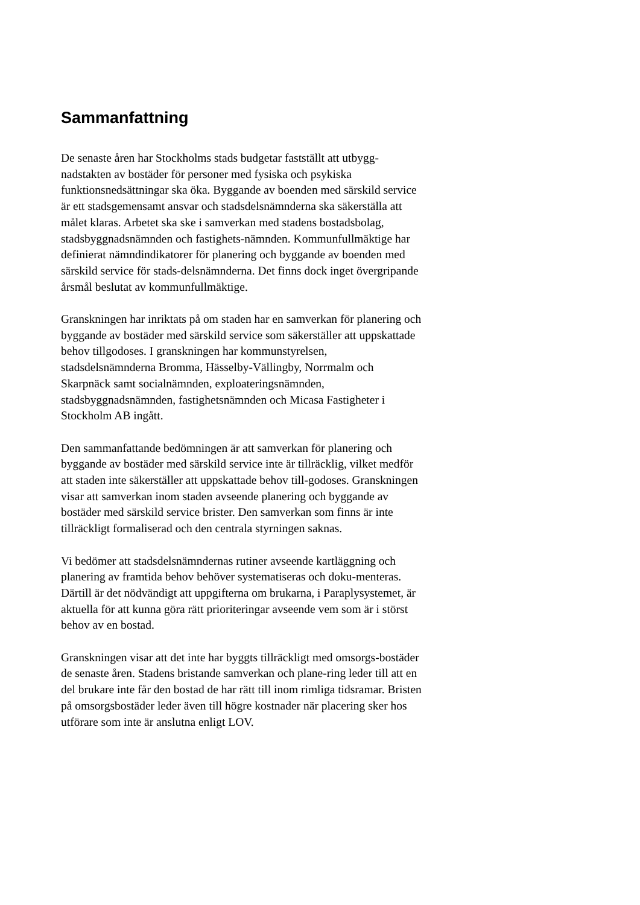Sammanfattning
De senaste åren har Stockholms stads budgetar fastställt att utbygg-nadstakten av bostäder för personer med fysiska och psykiska funktionsnedsättningar ska öka. Byggande av boenden med särskild service är ett stadsgemensamt ansvar och stadsdelsnämnderna ska säkerställa att målet klaras. Arbetet ska ske i samverkan med stadens bostadsbolag, stadsbyggnadsnämnden och fastighets-nämnden. Kommunfullmäktige har definierat nämndindikatorer för planering och byggande av boenden med särskild service för stads-delsnämnderna. Det finns dock inget övergripande årsmål beslutat av kommunfullmäktige.
Granskningen har inriktats på om staden har en samverkan för planering och byggande av bostäder med särskild service som säkerställer att uppskattade behov tillgodoses. I granskningen har kommunstyrelsen, stadsdelsnämnderna Bromma, Hässelby-Vällingby, Norrmalm och Skarpnäck samt socialnämnden, exploateringsnämnden, stadsbyggnadsnämnden, fastighetsnämnden och Micasa Fastigheter i Stockholm AB ingått.
Den sammanfattande bedömningen är att samverkan för planering och byggande av bostäder med särskild service inte är tillräcklig, vilket medför att staden inte säkerställer att uppskattade behov till-godoses. Granskningen visar att samverkan inom staden avseende planering och byggande av bostäder med särskild service brister. Den samverkan som finns är inte tillräckligt formaliserad och den centrala styrningen saknas.
Vi bedömer att stadsdelsnämndernas rutiner avseende kartläggning och planering av framtida behov behöver systematiseras och doku-menteras. Därtill är det nödvändigt att uppgifterna om brukarna, i Paraplysystemet, är aktuella för att kunna göra rätt prioriteringar avseende vem som är i störst behov av en bostad.
Granskningen visar att det inte har byggts tillräckligt med omsorgs-bostäder de senaste åren. Stadens bristande samverkan och plane-ring leder till att en del brukare inte får den bostad de har rätt till inom rimliga tidsramar. Bristen på omsorgsbostäder leder även till högre kostnader när placering sker hos utförare som inte är anslutna enligt LOV.